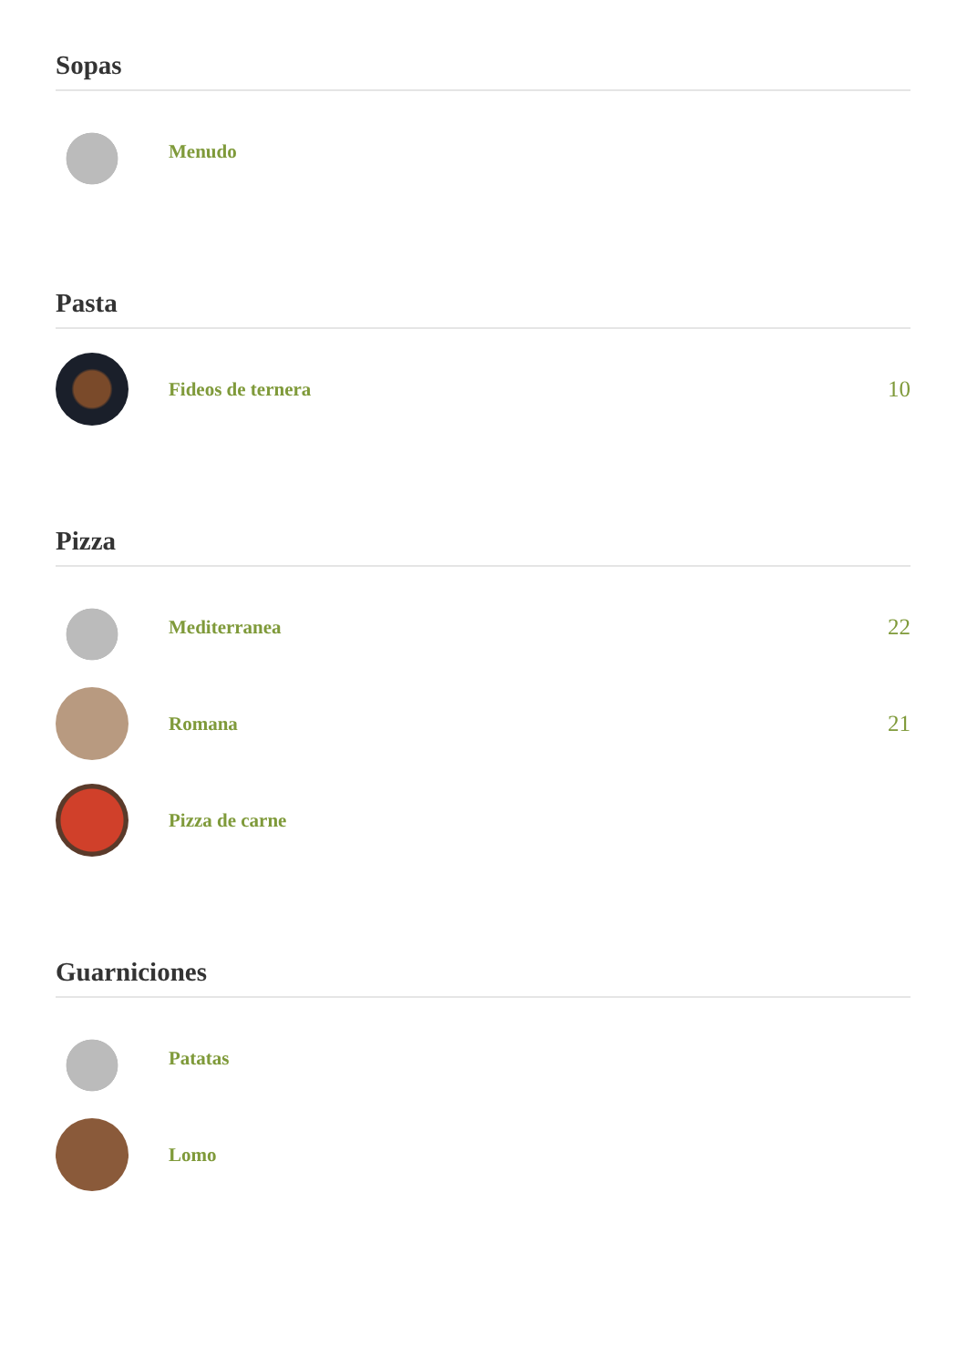Sopas
Menudo
Pasta
Fideos de ternera
10
Pizza
Mediterranea
22
Romana
21
Pizza de carne
Guarniciones
Patatas
Lomo